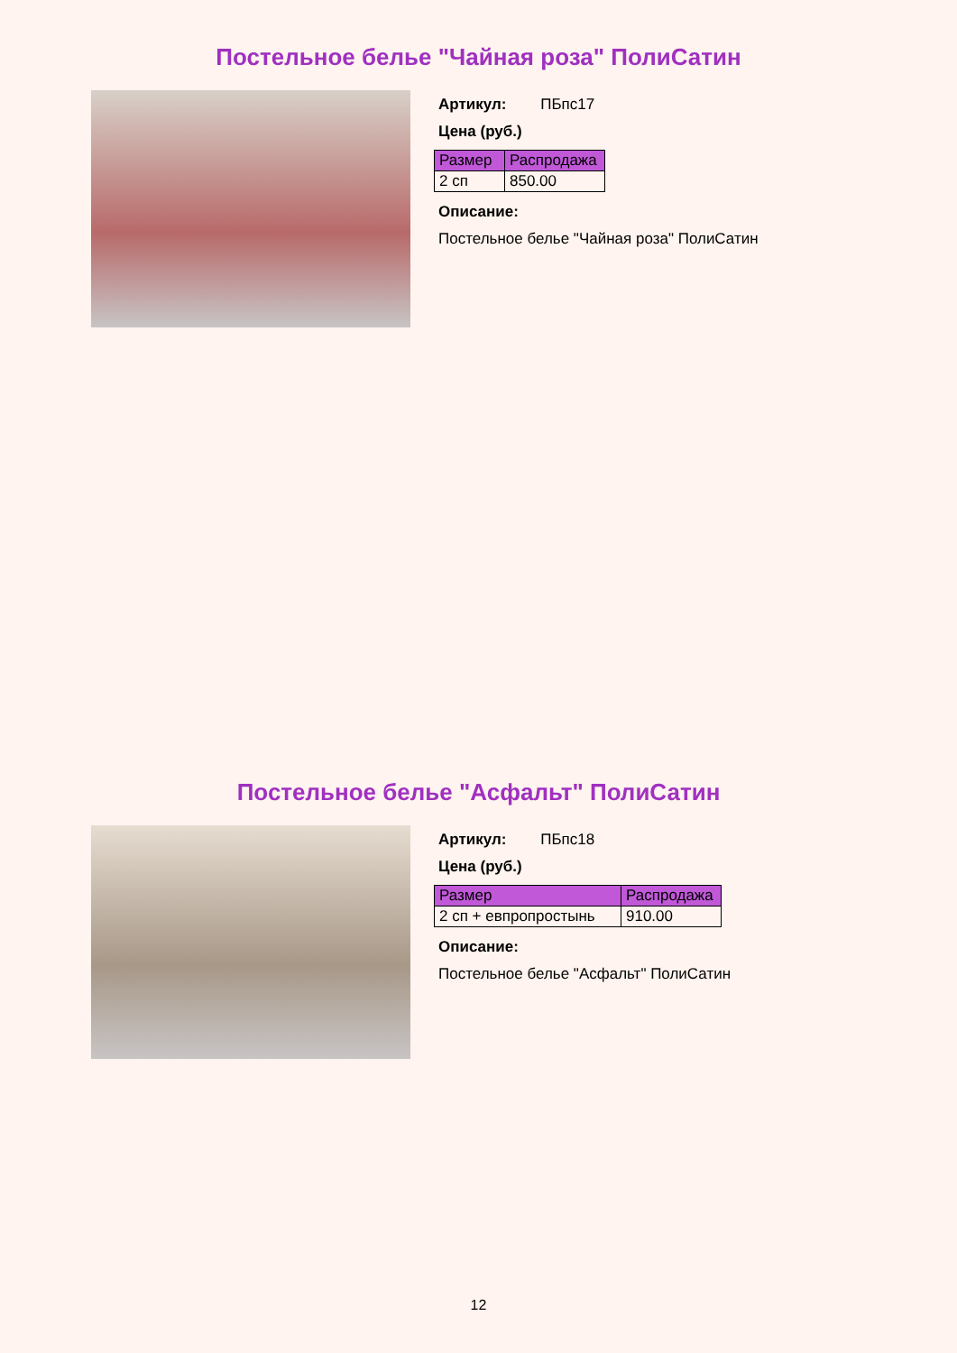Постельное белье "Чайная роза" ПолиСатин
Артикул: ПБпс17
Цена (руб.)
| Размер | Распродажа |
| --- | --- |
| 2 сп | 850.00 |
Описание:
Постельное белье "Чайная роза" ПолиСатин
Постельное белье "Асфальт" ПолиСатин
Артикул: ПБпс18
Цена (руб.)
| Размер | Распродажа |
| --- | --- |
| 2 сп + евпропростынь | 910.00 |
Описание:
Постельное белье "Асфальт" ПолиСатин
12